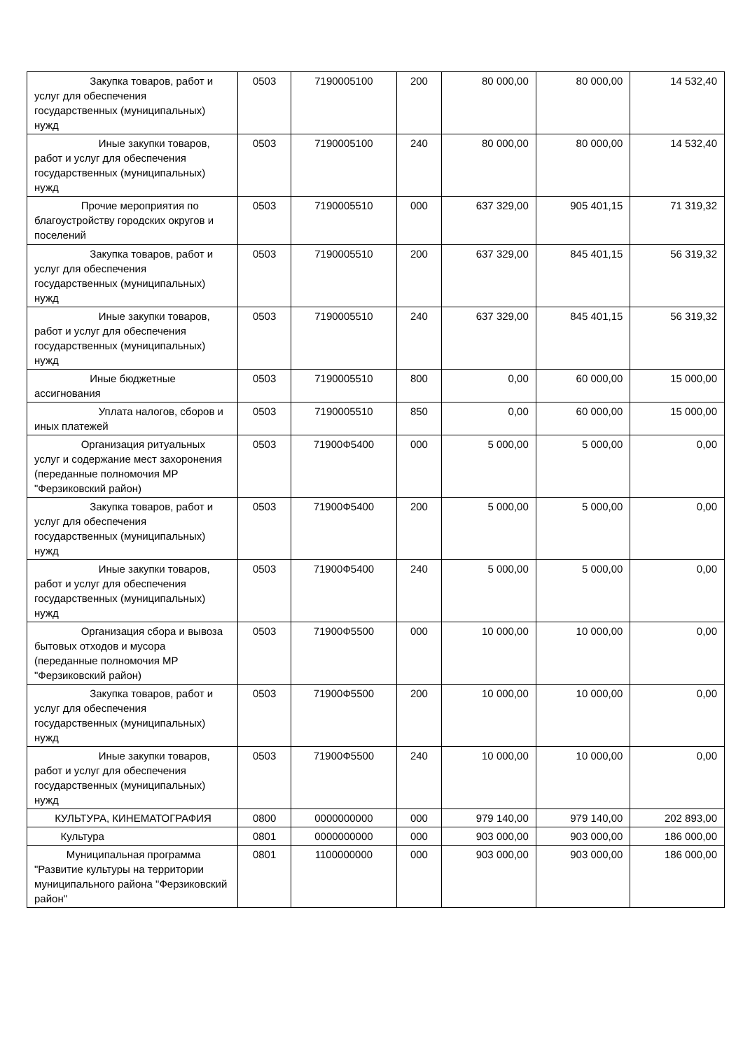| Закупка товаров, работ и услуг для обеспечения государственных (муниципальных) нужд | 0503 | 7190005100 | 200 | 80 000,00 | 80 000,00 | 14 532,40 |
| Иные закупки товаров, работ и услуг для обеспечения государственных (муниципальных) нужд | 0503 | 7190005100 | 240 | 80 000,00 | 80 000,00 | 14 532,40 |
| Прочие мероприятия по благоустройству городских округов и поселений | 0503 | 7190005510 | 000 | 637 329,00 | 905 401,15 | 71 319,32 |
| Закупка товаров, работ и услуг для обеспечения государственных (муниципальных) нужд | 0503 | 7190005510 | 200 | 637 329,00 | 845 401,15 | 56 319,32 |
| Иные закупки товаров, работ и услуг для обеспечения государственных (муниципальных) нужд | 0503 | 7190005510 | 240 | 637 329,00 | 845 401,15 | 56 319,32 |
| Иные бюджетные ассигнования | 0503 | 7190005510 | 800 | 0,00 | 60 000,00 | 15 000,00 |
| Уплата налогов, сборов и иных платежей | 0503 | 7190005510 | 850 | 0,00 | 60 000,00 | 15 000,00 |
| Организация ритуальных услуг и содержание мест захоронения (переданные полномочия МР "Ферзиковский район) | 0503 | 71900Ф5400 | 000 | 5 000,00 | 5 000,00 | 0,00 |
| Закупка товаров, работ и услуг для обеспечения государственных (муниципальных) нужд | 0503 | 71900Ф5400 | 200 | 5 000,00 | 5 000,00 | 0,00 |
| Иные закупки товаров, работ и услуг для обеспечения государственных (муниципальных) нужд | 0503 | 71900Ф5400 | 240 | 5 000,00 | 5 000,00 | 0,00 |
| Организация сбора и вывоза бытовых отходов и мусора (переданные полномочия МР "Ферзиковский район) | 0503 | 71900Ф5500 | 000 | 10 000,00 | 10 000,00 | 0,00 |
| Закупка товаров, работ и услуг для обеспечения государственных (муниципальных) нужд | 0503 | 71900Ф5500 | 200 | 10 000,00 | 10 000,00 | 0,00 |
| Иные закупки товаров, работ и услуг для обеспечения государственных (муниципальных) нужд | 0503 | 71900Ф5500 | 240 | 10 000,00 | 10 000,00 | 0,00 |
| КУЛЬТУРА, КИНЕМАТОГРАФИЯ | 0800 | 0000000000 | 000 | 979 140,00 | 979 140,00 | 202 893,00 |
| Культура | 0801 | 0000000000 | 000 | 903 000,00 | 903 000,00 | 186 000,00 |
| Муниципальная программа "Развитие культуры на территории муниципального района "Ферзиковский район" | 0801 | 1100000000 | 000 | 903 000,00 | 903 000,00 | 186 000,00 |